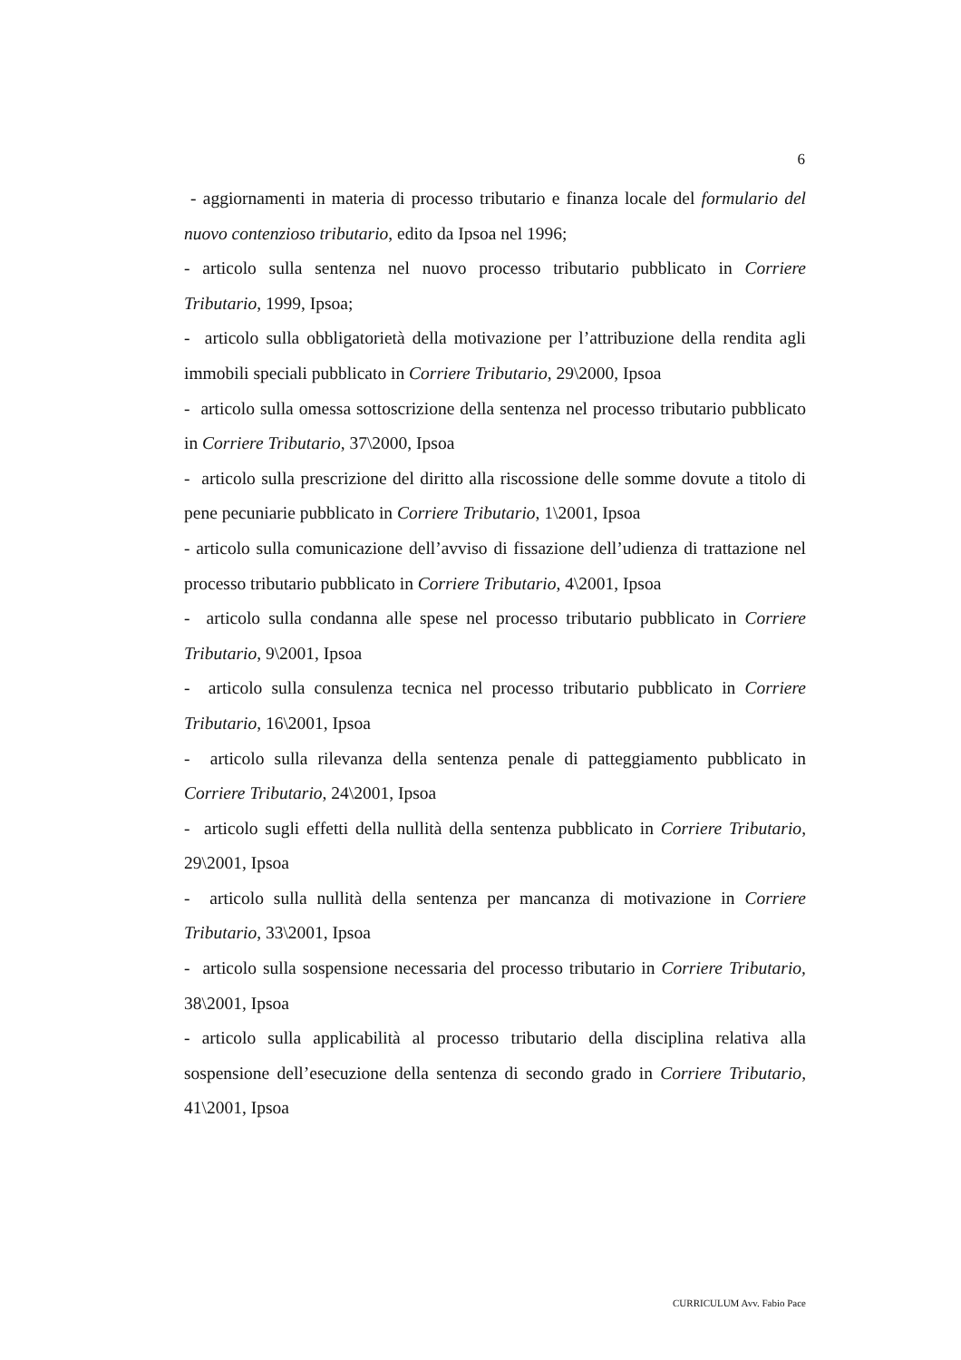6
- aggiornamenti in materia di processo tributario e finanza locale del formulario del nuovo contenzioso tributario, edito da Ipsoa nel 1996;
- articolo sulla sentenza nel nuovo processo tributario pubblicato in Corriere Tributario, 1999, Ipsoa;
- articolo sulla obbligatorietà della motivazione per l’attribuzione della rendita agli immobili speciali pubblicato in Corriere Tributario, 29\2000, Ipsoa
- articolo sulla omessa sottoscrizione della sentenza nel processo tributario pubblicato in Corriere Tributario, 37\2000, Ipsoa
- articolo sulla prescrizione del diritto alla riscossione delle somme dovute a titolo di pene pecuniarie pubblicato in Corriere Tributario, 1\2001, Ipsoa
- articolo sulla comunicazione dell’avviso di fissazione dell’udienza di trattazione nel processo tributario pubblicato in Corriere Tributario, 4\2001, Ipsoa
- articolo sulla condanna alle spese nel processo tributario pubblicato in Corriere Tributario, 9\2001, Ipsoa
- articolo sulla consulenza tecnica nel processo tributario pubblicato in Corriere Tributario, 16\2001, Ipsoa
- articolo sulla rilevanza della sentenza penale di patteggiamento pubblicato in Corriere Tributario, 24\2001, Ipsoa
- articolo sugli effetti della nullità della sentenza pubblicato in Corriere Tributario, 29\2001, Ipsoa
- articolo sulla nullità della sentenza per mancanza di motivazione in Corriere Tributario, 33\2001, Ipsoa
- articolo sulla sospensione necessaria del processo tributario in Corriere Tributario, 38\2001, Ipsoa
- articolo sulla applicabilità al processo tributario della disciplina relativa alla sospensione dell’esecuzione della sentenza di secondo grado in Corriere Tributario, 41\2001, Ipsoa
CURRICULUM Avv. Fabio Pace